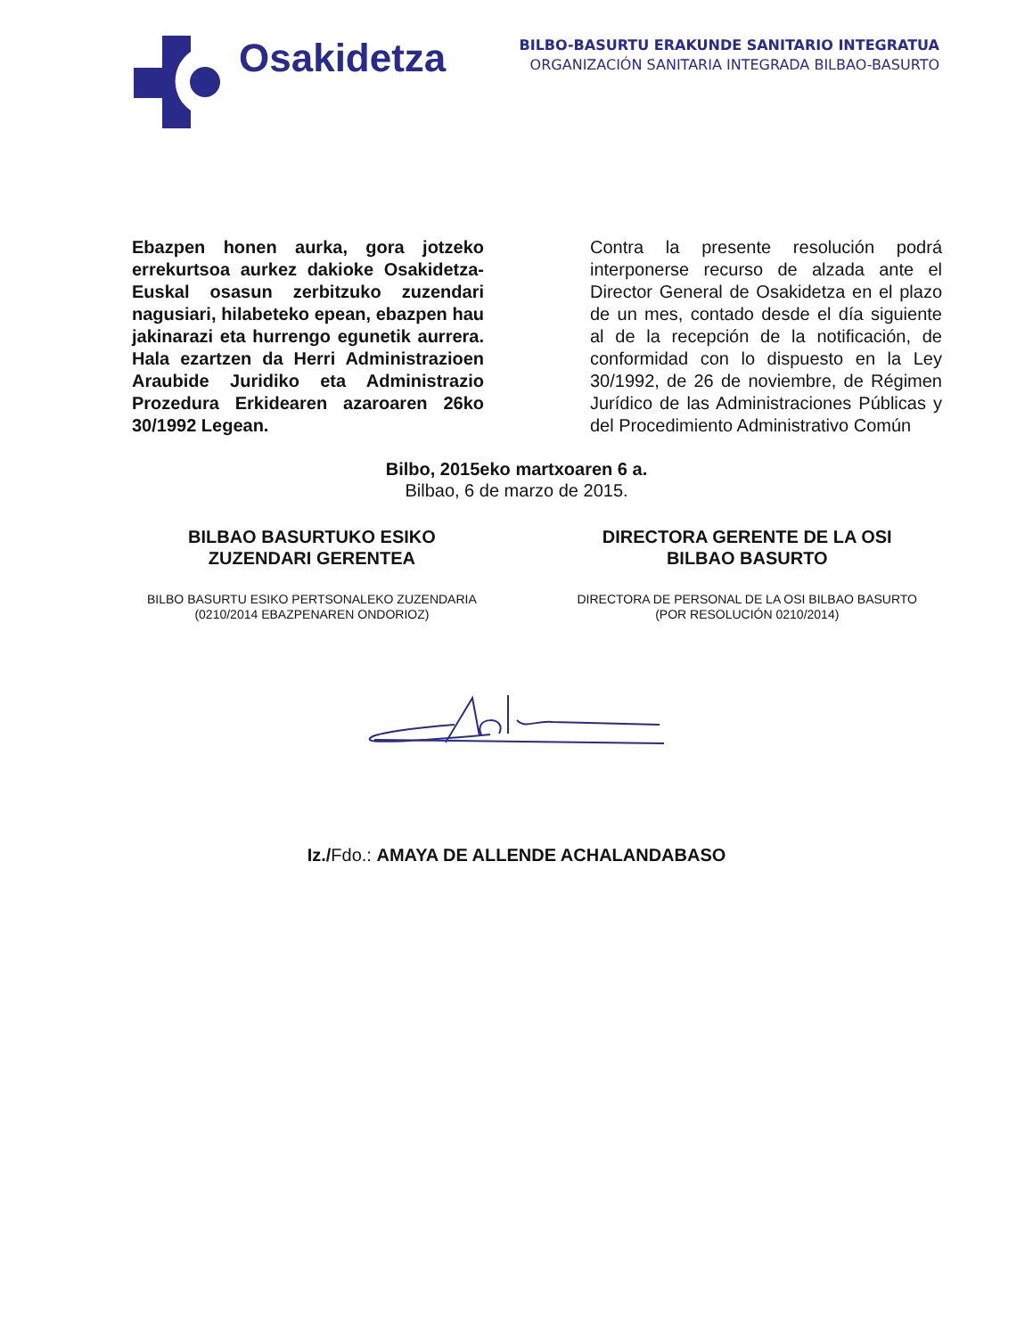Osakidetza
BILBO-BASURTU ERAKUNDE SANITARIO INTEGRATUA
ORGANIZACIÓN SANITARIA INTEGRADA BILBAO-BASURTO
Ebazpen honen aurka, gora jotzeko errekurtsoa aurkez dakioke Osakidetza-Euskal osasun zerbitzuko zuzendari nagusiari, hilabeteko epean, ebazpen hau jakinarazi eta hurrengo egunetik aurrera. Hala ezartzen da Herri Administrazioen Araubide Juridiko eta Administrazio Prozedura Erkidearen azaroaren 26ko 30/1992 Legean.
Contra la presente resolución podrá interponerse recurso de alzada ante el Director General de Osakidetza en el plazo de un mes, contado desde el día siguiente al de la recepción de la notificación, de conformidad con lo dispuesto en la Ley 30/1992, de 26 de noviembre, de Régimen Jurídico de las Administraciones Públicas y del Procedimiento Administrativo Común
Bilbo, 2015eko martxoaren 6 a.
Bilbao, 6 de marzo de 2015.
BILBAO BASURTUKO ESIKO
ZUZENDARI GERENTEA
BILBO BASURTU ESIKO PERTSONALEKO ZUZENDARIA
(0210/2014 EBAZPENAREN ONDORIOZ)
DIRECTORA GERENTE DE LA OSI
BILBAO BASURTO
DIRECTORA DE PERSONAL DE LA OSI BILBAO BASURTO
(POR RESOLUCIÓN 0210/2014)
Iz./Fdo.: AMAYA DE ALLENDE ACHALANDABASO